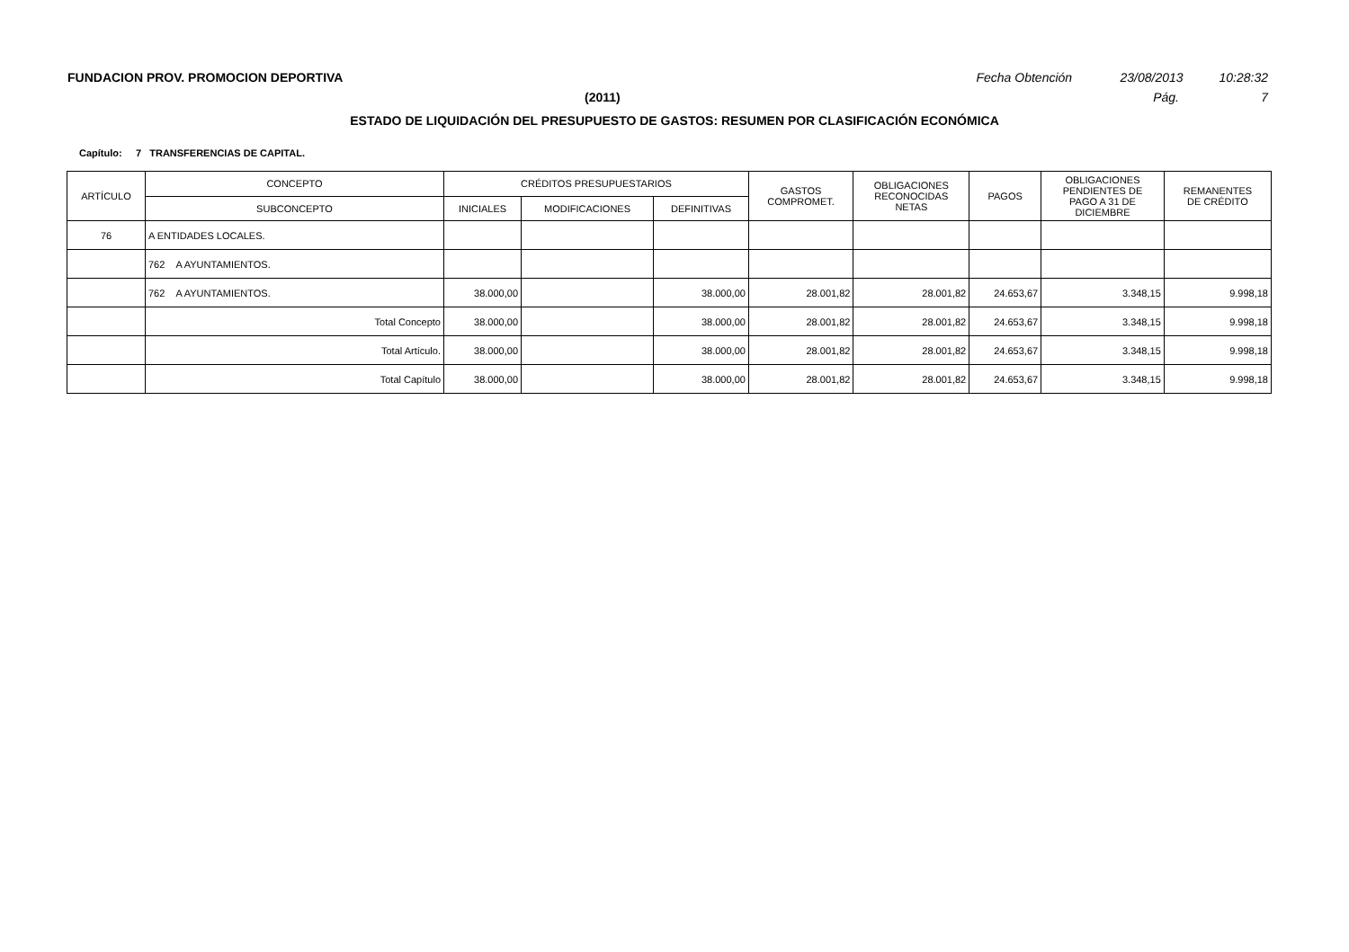FUNDACION PROV. PROMOCION DEPORTIVA Fecha Obtención 23/08/2013 10:28:32
(2011) Pág. 7
ESTADO DE LIQUIDACIÓN DEL PRESUPUESTO DE GASTOS: RESUMEN POR CLASIFICACIÓN ECONÓMICA
Capítulo: 7 TRANSFERENCIAS DE CAPITAL.
| ARTÍCULO | CONCEPTO | CRÉDITOS PRESUPUESTARIOS | | | GASTOS COMPROMET. | OBLIGACIONES RECONOCIDAS NETAS | PAGOS | OBLIGACIONES PENDIENTES DE PAGO A 31 DE DICIEMBRE | REMANENTES DE CRÉDITO |
| --- | --- | --- | --- | --- | --- | --- | --- | --- | --- |
| | SUBCONCEPTO | INICIALES | MODIFICACIONES | DEFINITIVAS | | | | | |
| 76 | A ENTIDADES LOCALES. | | | | | | | | |
| | 762 A AYUNTAMIENTOS. | | | | | | | | |
| | 762 A AYUNTAMIENTOS. | 38.000,00 | | 38.000,00 | 28.001,82 | 28.001,82 | 24.653,67 | 3.348,15 | 9.998,18 |
| | Total Concepto | 38.000,00 | | 38.000,00 | 28.001,82 | 28.001,82 | 24.653,67 | 3.348,15 | 9.998,18 |
| | Total Artículo. | 38.000,00 | | 38.000,00 | 28.001,82 | 28.001,82 | 24.653,67 | 3.348,15 | 9.998,18 |
| | Total Capítulo | 38.000,00 | | 38.000,00 | 28.001,82 | 28.001,82 | 24.653,67 | 3.348,15 | 9.998,18 |